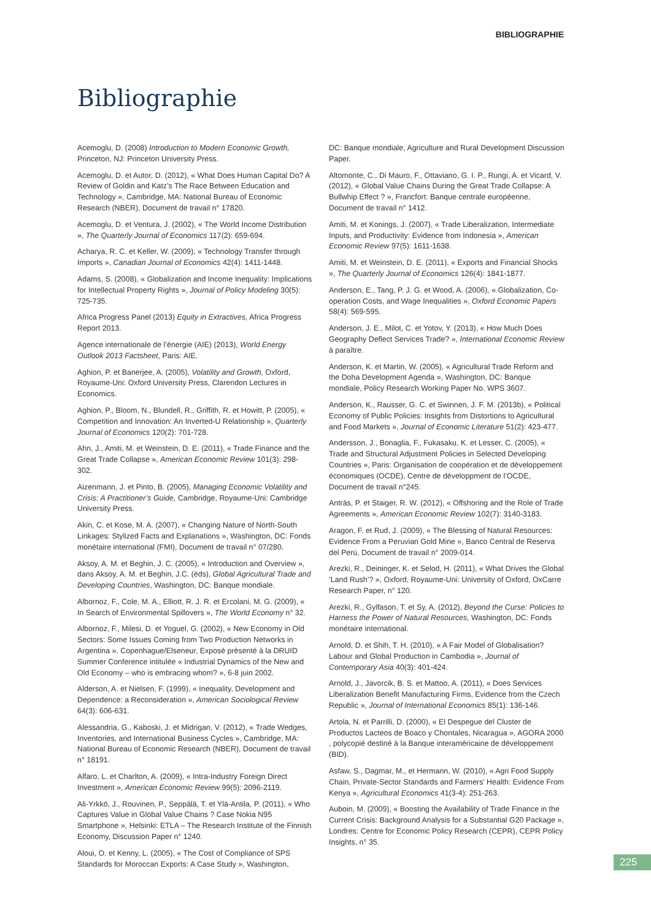BIBLIOGRAPHIE
Bibliographie
Acemoglu, D. (2008) Introduction to Modern Economic Growth, Princeton, NJ: Princeton University Press.
Acemoglu, D. et Autor, D. (2012), « What Does Human Capital Do? A Review of Goldin and Katz’s The Race Between Education and Technology », Cambridge, MA: National Bureau of Economic Research (NBER), Document de travail n° 17820.
Acemoglu, D. et Ventura, J. (2002), « The World Income Distribution », The Quarterly Journal of Economics 117(2): 659-694.
Acharya, R. C. et Keller, W. (2009), « Technology Transfer through Imports », Canadian Journal of Economics 42(4): 1411-1448.
Adams, S. (2008), « Globalization and Income Inequality: Implications for Intellectual Property Rights », Journal of Policy Modeling 30(5): 725-735.
Africa Progress Panel (2013) Equity in Extractives, Africa Progress Report 2013.
Agence internationale de l’énergie (AIE) (2013), World Energy Outlook 2013 Factsheet, Paris: AIE.
Aghion, P. et Banerjee, A. (2005), Volatility and Growth, Oxford, Royaume-Uni: Oxford University Press, Clarendon Lectures in Economics.
Aghion, P., Bloom, N., Blundell, R., Griffith, R. et Howitt, P. (2005), « Competition and Innovation: An Inverted-U Relationship », Quarterly Journal of Economics 120(2): 701-728.
Ahn, J., Amiti, M. et Weinstein, D. E. (2011), « Trade Finance and the Great Trade Collapse », American Economic Review 101(3): 298-302.
Aizenmann, J. et Pinto, B. (2005), Managing Economic Volatility and Crisis: A Practitioner’s Guide, Cambridge, Royaume-Uni: Cambridge University Press.
Akin, C. et Kose, M. A. (2007), « Changing Nature of North-South Linkages: Stylized Facts and Explanations », Washington, DC: Fonds monétaire international (FMI), Document de travail n° 07/280.
Aksoy, A. M. et Beghin, J. C. (2005), « Introduction and Overview », dans Aksoy, A. M. et Beghin, J.C. (éds), Global Agricultural Trade and Developing Countries, Washington, DC: Banque mondiale.
Albornoz, F., Cole, M. A., Elliott, R. J. R. et Ercolani, M. G. (2009), « In Search of Environmental Spillovers », The World Economy n° 32.
Albornoz, F., Milesi, D. et Yoguel, G. (2002), « New Economy in Old Sectors: Some Issues Coming from Two Production Networks in Argentina », Copenhague/Elseneur, Exposé présenté à la DRUID Summer Conference intitulée « Industrial Dynamics of the New and Old Economy – who is embracing whom? », 6-8 juin 2002.
Alderson, A. et Nielsen, F. (1999), « Inequality, Development and Dependence: a Reconsideration », American Sociological Review 64(3): 606-631.
Alessandria, G., Kaboski, J. et Midrigan, V. (2012), « Trade Wedges, Inventories, and International Business Cycles », Cambridge, MA: National Bureau of Economic Research (NBER), Document de travail n° 18191.
Alfaro, L. et Charlton, A. (2009), « Intra-Industry Foreign Direct Investment », American Economic Review 99(5): 2096-2119.
Ali-Yrkkö, J., Rouvinen, P., Seppälä, T. et Ylä-Antila, P. (2011), « Who Captures Value in Global Value Chains ? Case Nokia N95 Smartphone », Helsinki: ETLA – The Research Institute of the Finnish Economy, Discussion Paper n° 1240.
Aloui, O. et Kenny, L. (2005), « The Cost of Compliance of SPS Standards for Moroccan Exports: A Case Study », Washington,
DC: Banque mondiale, Agriculture and Rural Development Discussion Paper.
Altomonte, C., Di Mauro, F., Ottaviano, G. I. P., Rungi, A. et Vicard, V. (2012), « Global Value Chains During the Great Trade Collapse: A Bullwhip Effect ? », Francfort: Banque centrale européenne, Document de travail n° 1412.
Amiti, M. et Konings, J. (2007), « Trade Liberalization, Intermediate Inputs, and Productivity: Evidence from Indonesia », American Economic Review 97(5): 1611-1638.
Amiti, M. et Weinstein, D. E. (2011), « Exports and Financial Shocks », The Quarterly Journal of Economics 126(4): 1841-1877.
Anderson, E., Tang, P. J. G. et Wood, A. (2006), « Globalization, Co-operation Costs, and Wage Inequalities », Oxford Economic Papers 58(4): 569-595.
Anderson, J. E., Milot, C. et Yotov, Y. (2013), « How Much Does Geography Deflect Services Trade? », International Economic Review à paraître.
Anderson, K. et Martin, W. (2005), « Agricultural Trade Reform and the Doha Development Agenda », Washington, DC: Banque mondiale, Policy Research Working Paper No. WPS 3607.
Anderson, K., Rausser, G. C. et Swinnen, J. F. M. (2013b), « Political Economy of Public Policies: Insights from Distortions to Agricultural and Food Markets », Journal of Economic Literature 51(2): 423-477.
Andersson, J., Bonaglia, F., Fukasaku, K. et Lesser, C. (2005), « Trade and Structural Adjustment Policies in Selected Developing Countries », Paris: Organisation de coopération et de développement économiques (OCDE), Centre de développment de l’OCDE, Document de travail n°245.
Antràs, P. et Staiger, R. W. (2012), « Offshoring and the Role of Trade Agreements », American Economic Review 102(7): 3140-3183.
Aragon, F. et Rud, J. (2009), « The Blessing of Natural Resources: Evidence From a Peruvian Gold Mine », Banco Central de Reserva del Perú, Document de travail n° 2009-014.
Arezki, R., Deininger, K. et Selod, H. (2011), « What Drives the Global ‘Land Rush’? », Oxford, Royaume-Uni: University of Oxford, OxCarre Research Paper, n° 120.
Arezki, R., Gylfason, T. et Sy, A. (2012), Beyond the Curse: Policies to Harness the Power of Natural Resources, Washington, DC: Fonds monétaire international.
Arnold, D. et Shih, T. H. (2010), « A Fair Model of Globalisation? Labour and Global Production in Cambodia », Journal of Contemporary Asia 40(3): 401-424.
Arnold, J., Javorcik, B. S. et Mattoo, A. (2011), « Does Services Liberalization Benefit Manufacturing Firms, Evidence from the Czech Republic », Journal of International Economics 85(1): 136-146.
Artola, N. et Parrilli, D. (2000), « El Despegue del Cluster de Productos Lacteos de Boaco y Chontales, Nicaragua », AGORA 2000 , polycopié destiné à la Banque interaméricaine de développement (BID).
Asfaw, S., Dagmar, M., et Hermann, W. (2010), « Agri Food Supply Chain, Private-Sector Standards and Farmers’ Health: Evidence From Kenya », Agricultural Economics 41(3-4): 251-263.
Auboin, M. (2009), « Boosting the Availability of Trade Finance in the Current Crisis: Background Analysis for a Substantial G20 Package », Londres: Centre for Economic Policy Research (CEPR), CEPR Policy Insights, n° 35.
225